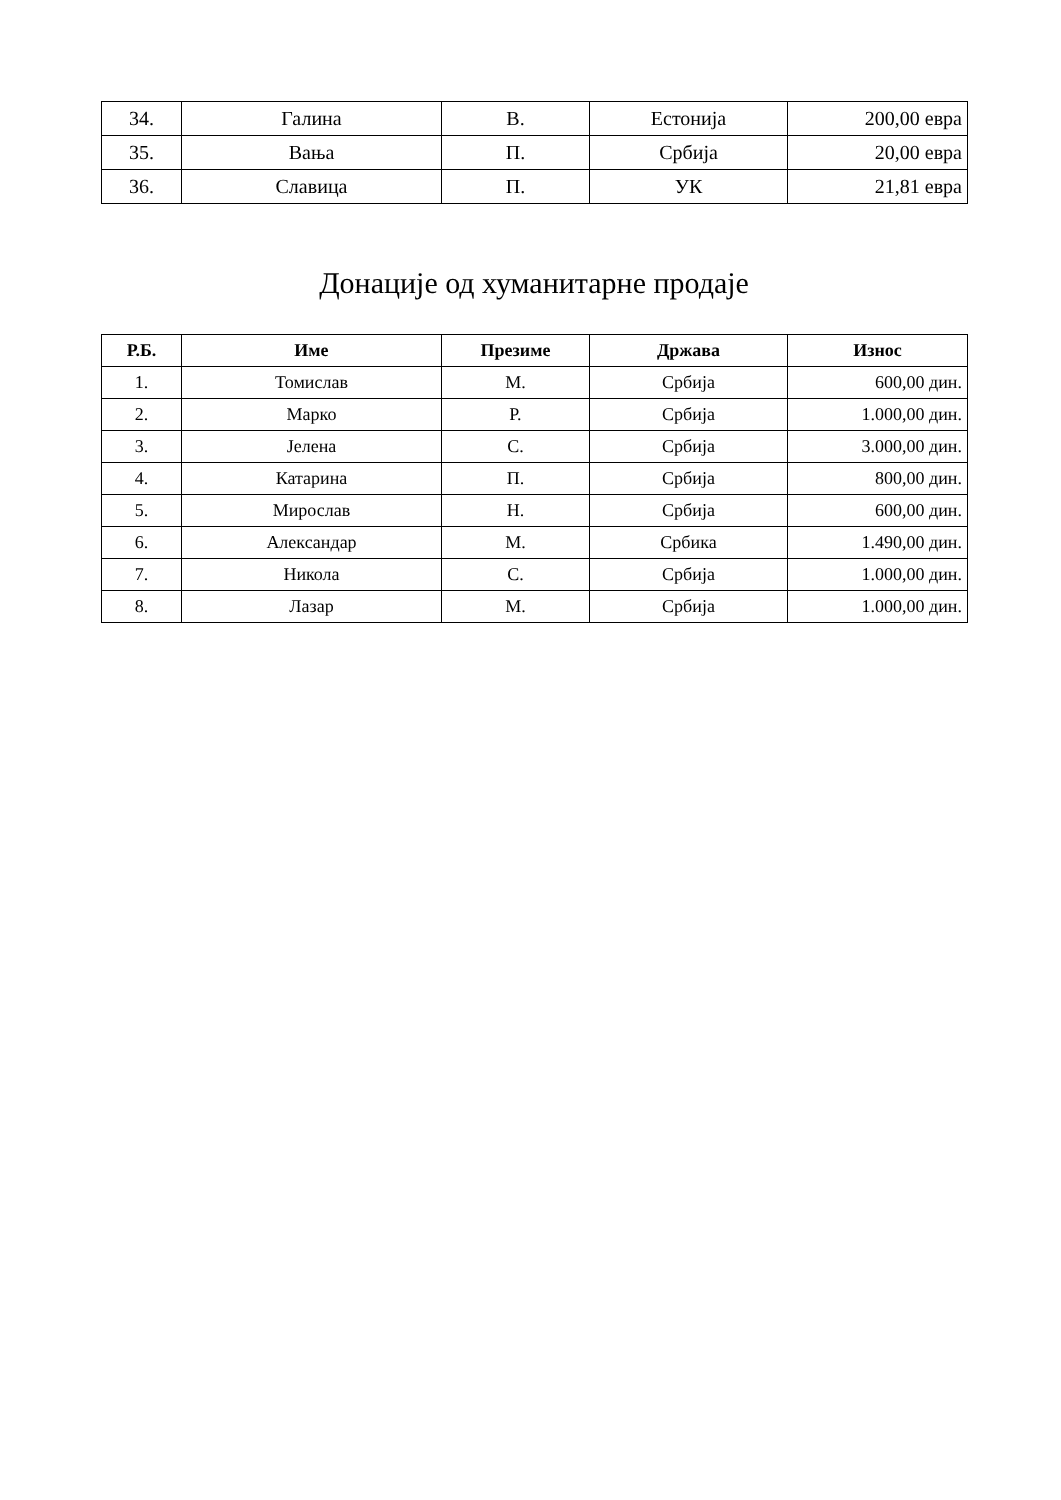| 34. | Галина | В. | Естонија | 200,00 евра |
| 35. | Вања | П. | Србија | 20,00 евра |
| 36. | Славица | П. | УК | 21,81 евра |
Донације од хуманитарне продаје
| Р.Б. | Име | Презиме | Држава | Износ |
| --- | --- | --- | --- | --- |
| 1. | Томислав | М. | Србија | 600,00 дин. |
| 2. | Марко | Р. | Србија | 1.000,00 дин. |
| 3. | Јелена | С. | Србија | 3.000,00 дин. |
| 4. | Катарина | П. | Србија | 800,00 дин. |
| 5. | Мирослав | Н. | Србија | 600,00 дин. |
| 6. | Александар | М. | Србика | 1.490,00 дин. |
| 7. | Никола | С. | Србија | 1.000,00 дин. |
| 8. | Лазар | М. | Србија | 1.000,00 дин. |